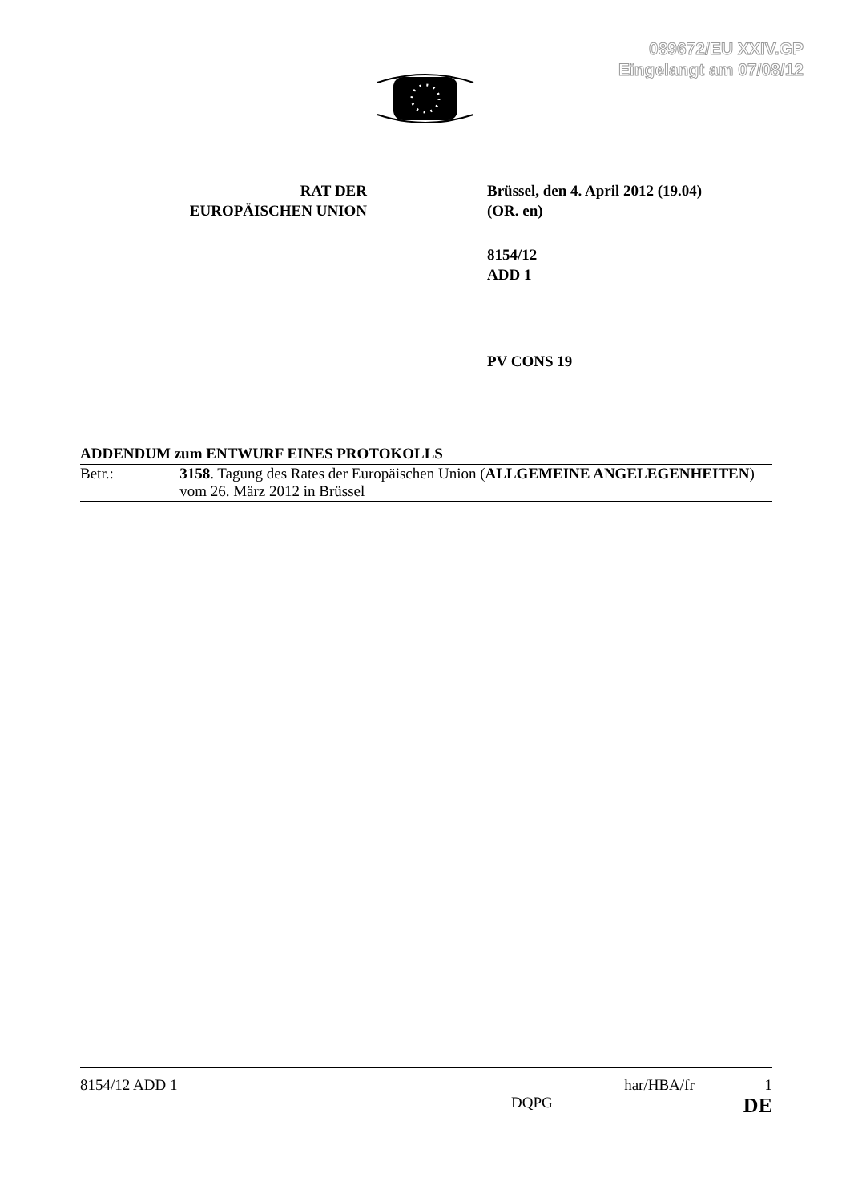089672/EU XXIV.GP
Eingelangt am 07/08/12
RAT DER
EUROPÄISCHEN UNION
Brüssel, den 4. April 2012 (19.04)
(OR. en)
8154/12
ADD 1
PV CONS 19
ADDENDUM zum ENTWURF EINES PROTOKOLLS
Betr.: 3158. Tagung des Rates der Europäischen Union (ALLGEMEINE ANGELEGENHEITEN) vom 26. März 2012 in Brüssel
8154/12 ADD 1 har/HBA/fr 1
DQPG DE